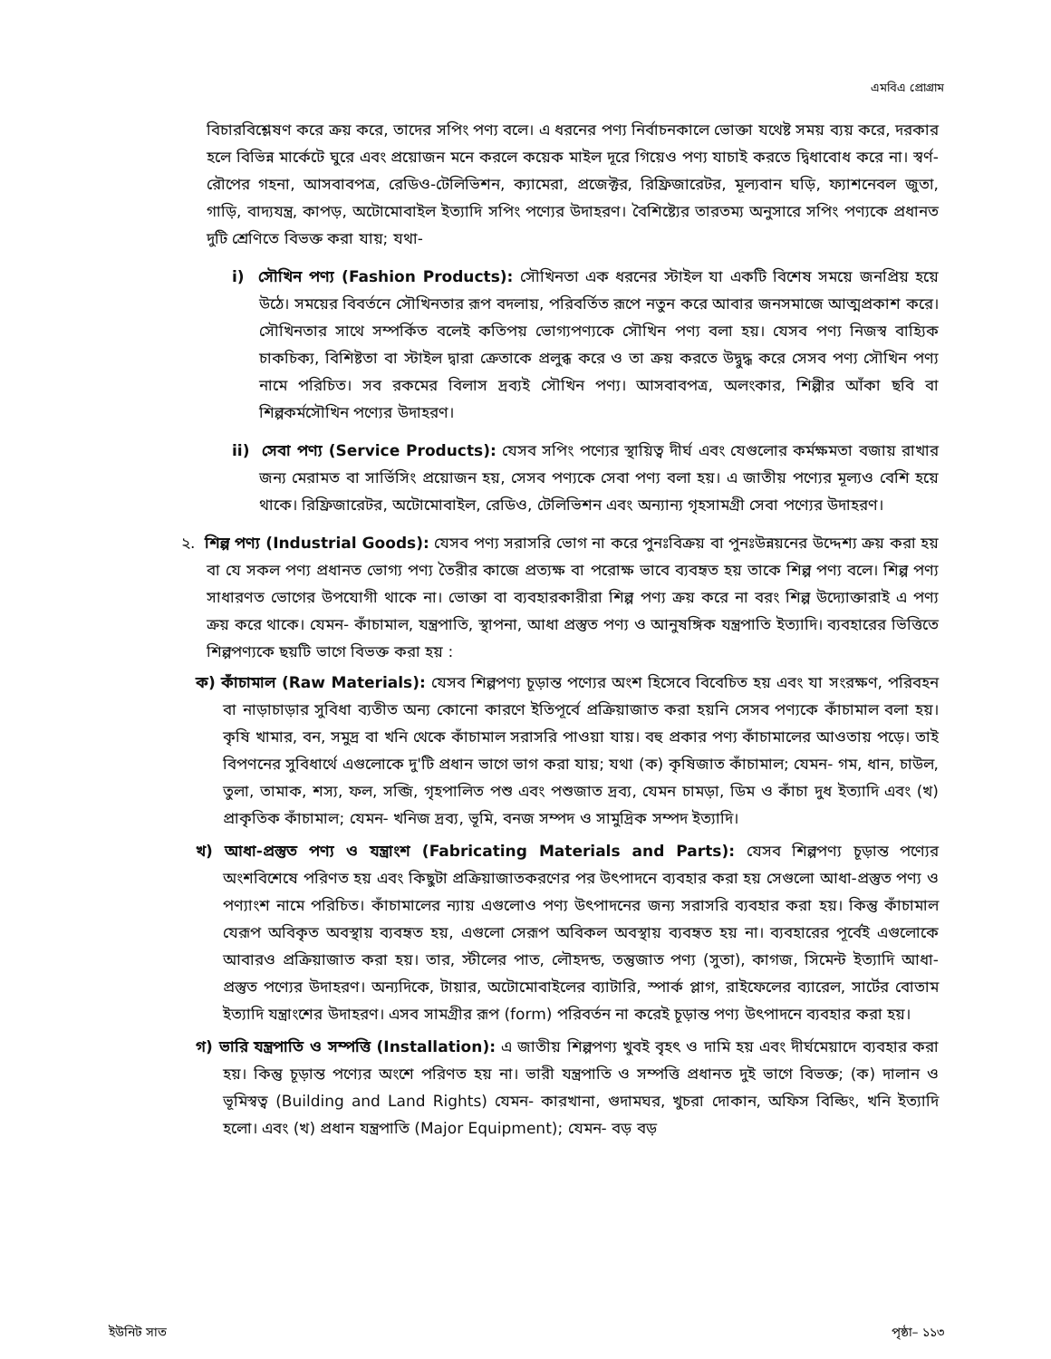এমবিএ প্রোগ্রাম
বিচারবিশ্লেষণ করে ক্রয় করে, তাদের সপিং পণ্য বলে। এ ধরনের পণ্য নির্বাচনকালে ভোক্তা যথেষ্ট সময় ব্যয় করে, দরকার হলে বিভিন্ন মার্কেটে ঘুরে এবং প্রয়োজন মনে করলে কয়েক মাইল দূরে গিয়েও পণ্য যাচাই করতে দ্বিধাবোধ করে না। স্বর্ণ-রৌপের গহনা, আসবাবপত্র, রেডিও-টেলিভিশন, ক্যামেরা, প্রজেক্টর, রিফ্রিজারেটর, মূল্যবান ঘড়ি, ফ্যাশনেবল জুতা, গাড়ি, বাদ্যযন্ত্র, কাপড়, অটোমোবাইল ইত্যাদি সপিং পণ্যের উদাহরণ। বৈশিষ্ট্যের তারতম্য অনুসারে সপিং পণ্যকে প্রধানত দুটি শ্রেণিতে বিভক্ত করা যায়; যথা-
i) সৌখিন পণ্য (Fashion Products): সৌখিনতা এক ধরনের স্টাইল যা একটি বিশেষ সময়ে জনপ্রিয় হয়ে উঠে। সময়ের বিবর্তনে সৌখিনতার রূপ বদলায়, পরিবর্তিত রূপে নতুন করে আবার জনসমাজে আত্মপ্রকাশ করে। সৌখিনতার সাথে সম্পর্কিত বলেই কতিপয় ভোগ্যপণ্যকে সৌখিন পণ্য বলা হয়। যেসব পণ্য নিজস্ব বাহ্যিক চাকচিক্য, বিশিষ্টতা বা স্টাইল দ্বারা ক্রেতাকে প্রলুব্ধ করে ও তা ক্রয় করতে উদ্বুদ্ধ করে সেসব পণ্য সৌখিন পণ্য নামে পরিচিত। সব রকমের বিলাস দ্রব্যই সৌখিন পণ্য। আসবাবপত্র, অলংকার, শিল্পীর আঁকা ছবি বা শিল্পকর্মসৌখিন পণ্যের উদাহরণ।
ii) সেবা পণ্য (Service Products): যেসব সপিং পণ্যের স্থায়িত্ব দীর্ঘ এবং যেগুলোর কর্মক্ষমতা বজায় রাখার জন্য মেরামত বা সার্ভিসিং প্রয়োজন হয়, সেসব পণ্যকে সেবা পণ্য বলা হয়। এ জাতীয় পণ্যের মূল্যও বেশি হয়ে থাকে। রিফ্রিজারেটর, অটোমোবাইল, রেডিও, টেলিভিশন এবং অন্যান্য গৃহসামগ্রী সেবা পণ্যের উদাহরণ।
২. শিল্প পণ্য (Industrial Goods): যেসব পণ্য সরাসরি ভোগ না করে পুনঃবিক্রয় বা পুনঃউন্নয়নের উদ্দেশ্য ক্রয় করা হয় বা যে সকল পণ্য প্রধানত ভোগ্য পণ্য তৈরীর কাজে প্রত্যক্ষ বা পরোক্ষ ভাবে ব্যবহৃত হয় তাকে শিল্প পণ্য বলে। শিল্প পণ্য সাধারণত ভোগের উপযোগী থাকে না। ভোক্তা বা ব্যবহারকারীরা শিল্প পণ্য ক্রয় করে না বরং শিল্প উদ্যোক্তারাই এ পণ্য ক্রয় করে থাকে। যেমন- কাঁচামাল, যন্ত্রপাতি, স্থাপনা, আধা প্রস্তুত পণ্য ও আনুষঙ্গিক যন্ত্রপাতি ইত্যাদি। ব্যবহারের ভিত্তিতে শিল্পপণ্যকে ছয়টি ভাগে বিভক্ত করা হয় :
ক) কাঁচামাল (Raw Materials): যেসব শিল্পপণ্য চূড়ান্ত পণ্যের অংশ হিসেবে বিবেচিত হয় এবং যা সংরক্ষণ, পরিবহন বা নাড়াচাড়ার সুবিধা ব্যতীত অন্য কোনো কারণে ইতিপূর্বে প্রক্রিয়াজাত করা হয়নি সেসব পণ্যকে কাঁচামাল বলা হয়। কৃষি খামার, বন, সমুদ্র বা খনি থেকে কাঁচামাল সরাসরি পাওয়া যায়। বহু প্রকার পণ্য কাঁচামালের আওতায় পড়ে। তাই বিপণনের সুবিধার্থে এগুলোকে দু'টি প্রধান ভাগে ভাগ করা যায়; যথা (ক) কৃষিজাত কাঁচামাল; যেমন- গম, ধান, চাউল, তুলা, তামাক, শস্য, ফল, সব্জি, গৃহপালিত পশু এবং পশুজাত দ্রব্য, যেমন চামড়া, ডিম ও কাঁচা দুধ ইত্যাদি এবং (খ) প্রাকৃতিক কাঁচামাল; যেমন- খনিজ দ্রব্য, ভূমি, বনজ সম্পদ ও সামুদ্রিক সম্পদ ইত্যাদি।
খ) আধা-প্রস্তুত পণ্য ও যন্ত্রাংশ (Fabricating Materials and Parts): যেসব শিল্পপণ্য চূড়ান্ত পণ্যের অংশবিশেষে পরিণত হয় এবং কিছুটা প্রক্রিয়াজাতকরণের পর উৎপাদনে ব্যবহার করা হয় সেগুলো আধা-প্রস্তুত পণ্য ও পণ্যাংশ নামে পরিচিত। কাঁচামালের ন্যায় এগুলোও পণ্য উৎপাদনের জন্য সরাসরি ব্যবহার করা হয়। কিন্তু কাঁচামাল যেরূপ অবিকৃত অবস্থায় ব্যবহৃত হয়, এগুলো সেরূপ অবিকল অবস্থায় ব্যবহৃত হয় না। ব্যবহারের পূর্বেই এগুলোকে আবারও প্রক্রিয়াজাত করা হয়। তার, স্টীলের পাত, লৌহদন্ড, তন্তুজাত পণ্য (সুতা), কাগজ, সিমেন্ট ইত্যাদি আধা-প্রস্তুত পণ্যের উদাহরণ। অন্যদিকে, টায়ার, অটোমোবাইলের ব্যাটারি, স্পার্ক প্লাগ, রাইফেলের ব্যারেল, সার্টের বোতাম ইত্যাদি যন্ত্রাংশের উদাহরণ। এসব সামগ্রীর রূপ (form) পরিবর্তন না করেই চূড়ান্ত পণ্য উৎপাদনে ব্যবহার করা হয়।
গ) ভারি যন্ত্রপাতি ও সম্পত্তি (Installation): এ জাতীয় শিল্পপণ্য খুবই বৃহৎ ও দামি হয় এবং দীর্ঘমেয়াদে ব্যবহার করা হয়। কিন্তু চূড়ান্ত পণ্যের অংশে পরিণত হয় না। ভারী যন্ত্রপাতি ও সম্পত্তি প্রধানত দুই ভাগে বিভক্ত; (ক) দালান ও ভূমিস্বত্ব (Building and Land Rights) যেমন- কারখানা, গুদামঘর, খুচরা দোকান, অফিস বিল্ডিং, খনি ইত্যাদি হলো। এবং (খ) প্রধান যন্ত্রপাতি (Major Equipment); যেমন- বড় বড়
ইউনিট সাত পৃষ্ঠা– ১১৩